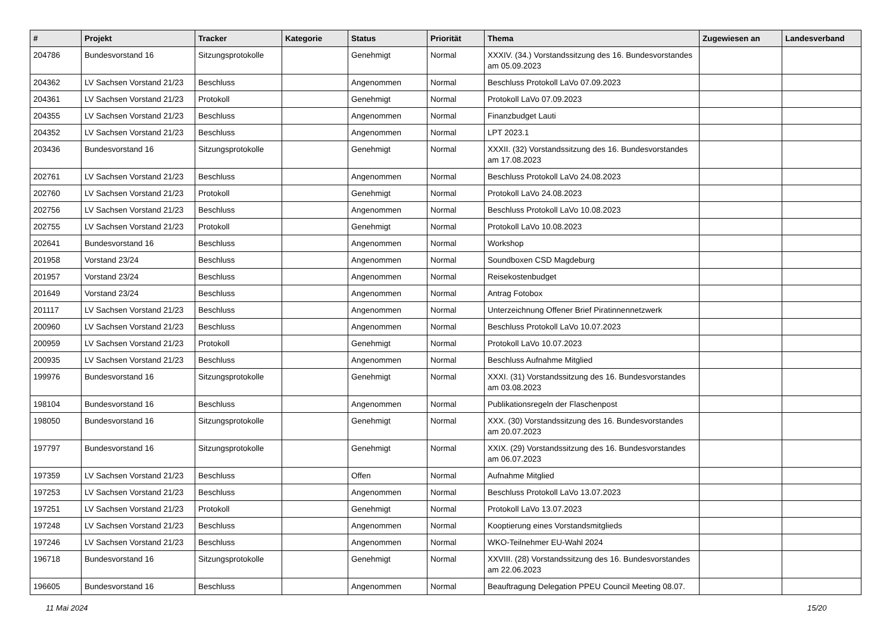| # | Projekt | Tracker | Kategorie | Status | Priorität | Thema | Zugewiesen an | Landesverband |
| --- | --- | --- | --- | --- | --- | --- | --- | --- |
| 204786 | Bundesvorstand 16 | Sitzungsprotokolle | | Genehmigt | Normal | XXXIV. (34.) Vorstandssitzung des 16. Bundesvorstandes am 05.09.2023 | | |
| 204362 | LV Sachsen Vorstand 21/23 | Beschluss | | Angenommen | Normal | Beschluss Protokoll LaVo 07.09.2023 | | |
| 204361 | LV Sachsen Vorstand 21/23 | Protokoll | | Genehmigt | Normal | Protokoll LaVo 07.09.2023 | | |
| 204355 | LV Sachsen Vorstand 21/23 | Beschluss | | Angenommen | Normal | Finanzbudget Lauti | | |
| 204352 | LV Sachsen Vorstand 21/23 | Beschluss | | Angenommen | Normal | LPT 2023.1 | | |
| 203436 | Bundesvorstand 16 | Sitzungsprotokolle | | Genehmigt | Normal | XXXII. (32) Vorstandssitzung des 16. Bundesvorstandes am 17.08.2023 | | |
| 202761 | LV Sachsen Vorstand 21/23 | Beschluss | | Angenommen | Normal | Beschluss Protokoll LaVo 24.08.2023 | | |
| 202760 | LV Sachsen Vorstand 21/23 | Protokoll | | Genehmigt | Normal | Protokoll LaVo 24.08.2023 | | |
| 202756 | LV Sachsen Vorstand 21/23 | Beschluss | | Angenommen | Normal | Beschluss Protokoll LaVo 10.08.2023 | | |
| 202755 | LV Sachsen Vorstand 21/23 | Protokoll | | Genehmigt | Normal | Protokoll LaVo 10.08.2023 | | |
| 202641 | Bundesvorstand 16 | Beschluss | | Angenommen | Normal | Workshop | | |
| 201958 | Vorstand 23/24 | Beschluss | | Angenommen | Normal | Soundboxen CSD Magdeburg | | |
| 201957 | Vorstand 23/24 | Beschluss | | Angenommen | Normal | Reisekostenbudget | | |
| 201649 | Vorstand 23/24 | Beschluss | | Angenommen | Normal | Antrag Fotobox | | |
| 201117 | LV Sachsen Vorstand 21/23 | Beschluss | | Angenommen | Normal | Unterzeichnung Offener Brief Piratinnennetzwerk | | |
| 200960 | LV Sachsen Vorstand 21/23 | Beschluss | | Angenommen | Normal | Beschluss Protokoll LaVo 10.07.2023 | | |
| 200959 | LV Sachsen Vorstand 21/23 | Protokoll | | Genehmigt | Normal | Protokoll LaVo 10.07.2023 | | |
| 200935 | LV Sachsen Vorstand 21/23 | Beschluss | | Angenommen | Normal | Beschluss Aufnahme Mitglied | | |
| 199976 | Bundesvorstand 16 | Sitzungsprotokolle | | Genehmigt | Normal | XXXI. (31) Vorstandssitzung des 16. Bundesvorstandes am 03.08.2023 | | |
| 198104 | Bundesvorstand 16 | Beschluss | | Angenommen | Normal | Publikationsregeln der Flaschenpost | | |
| 198050 | Bundesvorstand 16 | Sitzungsprotokolle | | Genehmigt | Normal | XXX. (30) Vorstandssitzung des 16. Bundesvorstandes am 20.07.2023 | | |
| 197797 | Bundesvorstand 16 | Sitzungsprotokolle | | Genehmigt | Normal | XXIX. (29) Vorstandssitzung des 16. Bundesvorstandes am 06.07.2023 | | |
| 197359 | LV Sachsen Vorstand 21/23 | Beschluss | | Offen | Normal | Aufnahme Mitglied | | |
| 197253 | LV Sachsen Vorstand 21/23 | Beschluss | | Angenommen | Normal | Beschluss Protokoll LaVo 13.07.2023 | | |
| 197251 | LV Sachsen Vorstand 21/23 | Protokoll | | Genehmigt | Normal | Protokoll LaVo 13.07.2023 | | |
| 197248 | LV Sachsen Vorstand 21/23 | Beschluss | | Angenommen | Normal | Kooptierung eines Vorstandsmitglieds | | |
| 197246 | LV Sachsen Vorstand 21/23 | Beschluss | | Angenommen | Normal | WKO-Teilnehmer EU-Wahl 2024 | | |
| 196718 | Bundesvorstand 16 | Sitzungsprotokolle | | Genehmigt | Normal | XXVIII. (28) Vorstandssitzung des 16. Bundesvorstandes am 22.06.2023 | | |
| 196605 | Bundesvorstand 16 | Beschluss | | Angenommen | Normal | Beauftragung Delegation PPEU Council Meeting 08.07. | | |
11 Mai 2024 15/20